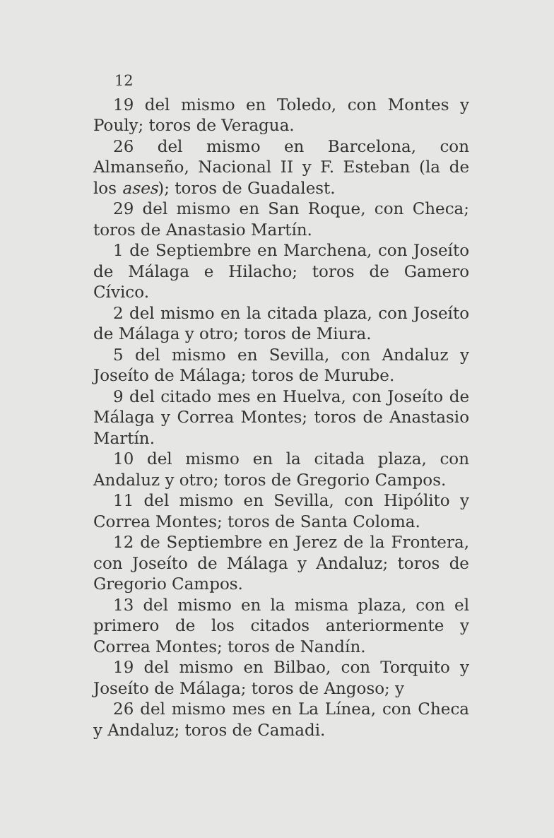12
19 del mismo en Toledo, con Montes y Pouly; toros de Veragua.
26 del mismo en Barcelona, con Almanseño, Nacional II y F. Esteban (la de los ases); toros de Guadalest.
29 del mismo en San Roque, con Checa; toros de Anastasio Martín.
1 de Septiembre en Marchena, con Joseíto de Málaga e Hilacho; toros de Gamero Cívico.
2 del mismo en la citada plaza, con Joseíto de Málaga y otro; toros de Miura.
5 del mismo en Sevilla, con Andaluz y Joseíto de Málaga; toros de Murube.
9 del citado mes en Huelva, con Joseíto de Málaga y Correa Montes; toros de Anastasio Martín.
10 del mismo en la citada plaza, con Andaluz y otro; toros de Gregorio Campos.
11 del mismo en Sevilla, con Hipólito y Correa Montes; toros de Santa Coloma.
12 de Septiembre en Jerez de la Frontera, con Joseíto de Málaga y Andaluz; toros de Gregorio Campos.
13 del mismo en la misma plaza, con el primero de los citados anteriormente y Correa Montes; toros de Nandín.
19 del mismo en Bilbao, con Torquito y Joseíto de Málaga; toros de Angoso; y
26 del mismo mes en La Línea, con Checa y Andaluz; toros de Camadi.